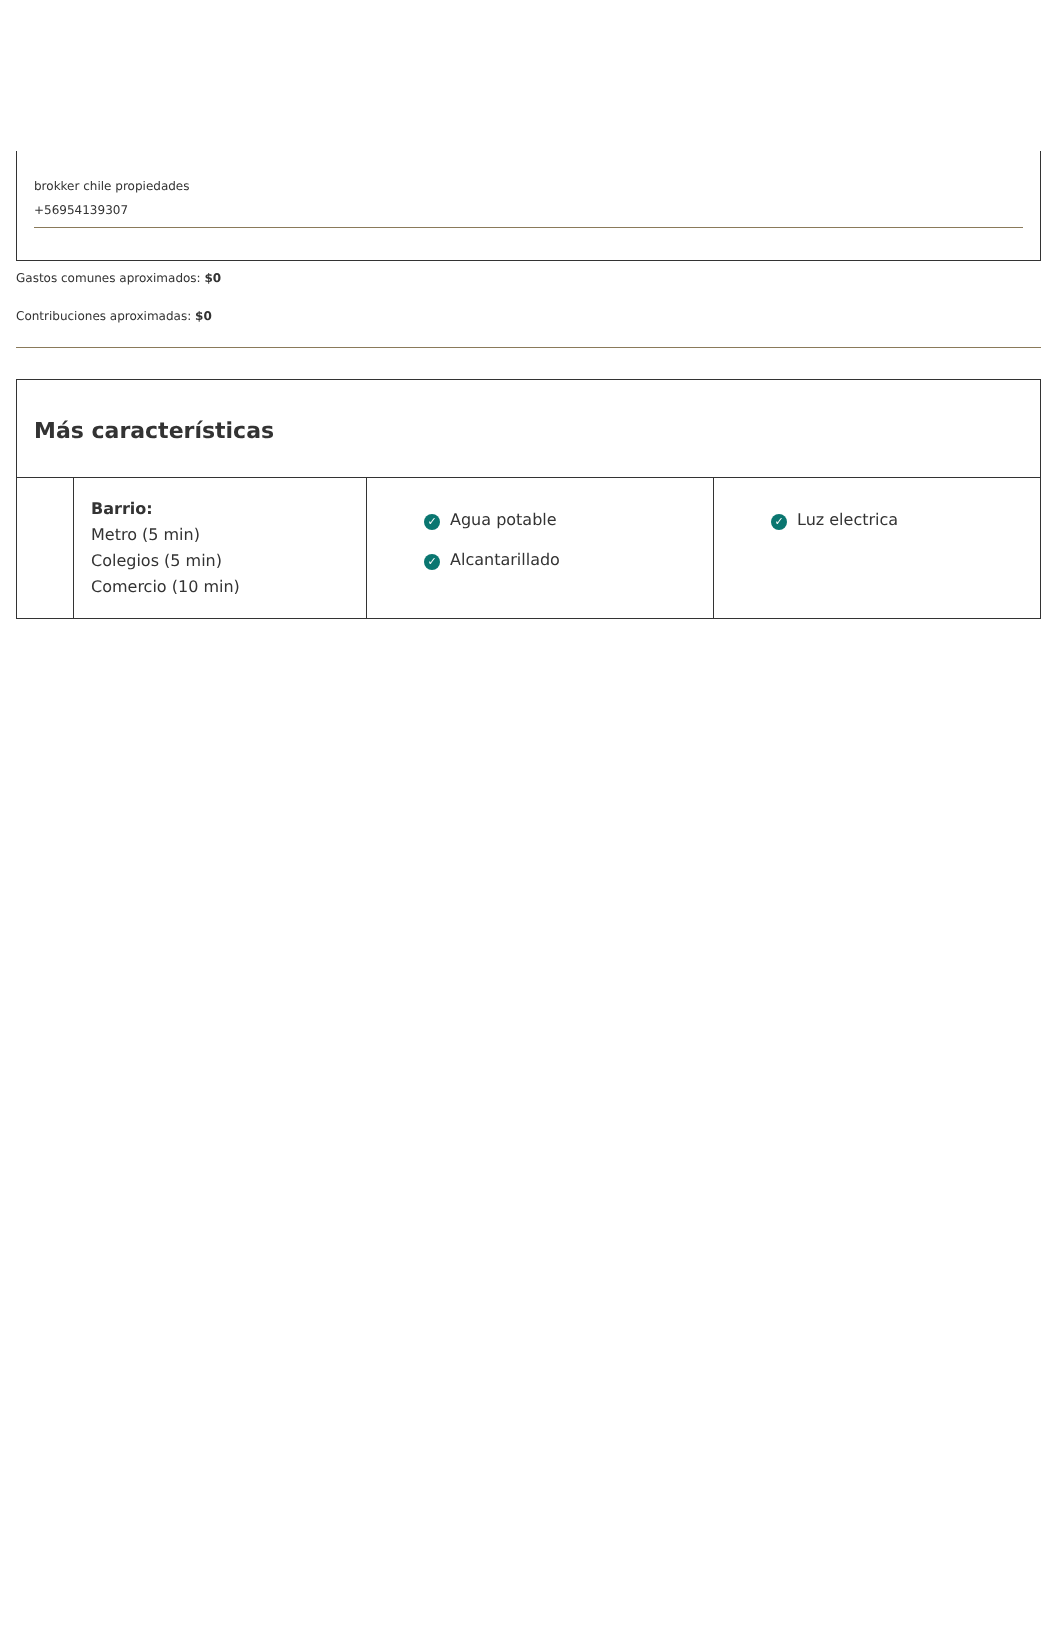brokker chile propiedades
+56954139307
Gastos comunes aproximados: $0
Contribuciones aproximadas: $0
Más características
| | Barrio: Metro (5 min) Colegios (5 min) Comercio (10 min) | ✓ Agua potable ✓ Alcantarillado | ✓ Luz electrica |